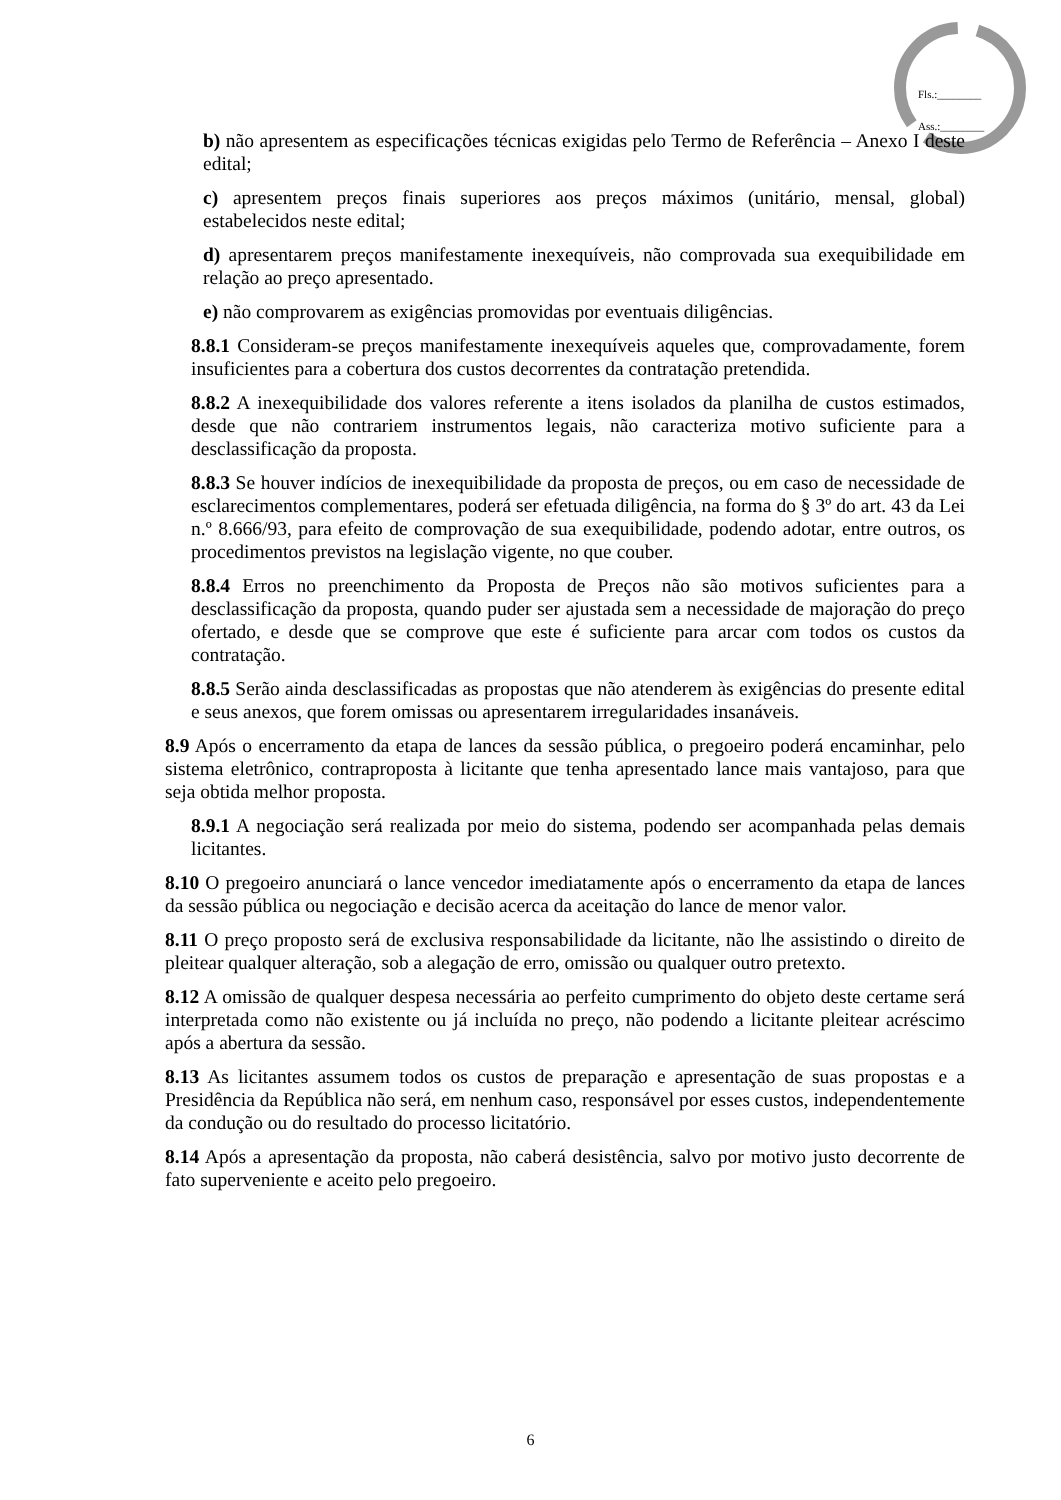Fls.:________
Ass.:________
b) não apresentem as especificações técnicas exigidas pelo Termo de Referência – Anexo I deste edital;
c) apresentem preços finais superiores aos preços máximos (unitário, mensal, global) estabelecidos neste edital;
d) apresentarem preços manifestamente inexequíveis, não comprovada sua exequibilidade em relação ao preço apresentado.
e) não comprovarem as exigências promovidas por eventuais diligências.
8.8.1 Consideram-se preços manifestamente inexequíveis aqueles que, comprovadamente, forem insuficientes para a cobertura dos custos decorrentes da contratação pretendida.
8.8.2 A inexequibilidade dos valores referente a itens isolados da planilha de custos estimados, desde que não contrariem instrumentos legais, não caracteriza motivo suficiente para a desclassificação da proposta.
8.8.3 Se houver indícios de inexequibilidade da proposta de preços, ou em caso de necessidade de esclarecimentos complementares, poderá ser efetuada diligência, na forma do § 3º do art. 43 da Lei n.º 8.666/93, para efeito de comprovação de sua exequibilidade, podendo adotar, entre outros, os procedimentos previstos na legislação vigente, no que couber.
8.8.4 Erros no preenchimento da Proposta de Preços não são motivos suficientes para a desclassificação da proposta, quando puder ser ajustada sem a necessidade de majoração do preço ofertado, e desde que se comprove que este é suficiente para arcar com todos os custos da contratação.
8.8.5 Serão ainda desclassificadas as propostas que não atenderem às exigências do presente edital e seus anexos, que forem omissas ou apresentarem irregularidades insanáveis.
8.9 Após o encerramento da etapa de lances da sessão pública, o pregoeiro poderá encaminhar, pelo sistema eletrônico, contraproposta à licitante que tenha apresentado lance mais vantajoso, para que seja obtida melhor proposta.
8.9.1 A negociação será realizada por meio do sistema, podendo ser acompanhada pelas demais licitantes.
8.10 O pregoeiro anunciará o lance vencedor imediatamente após o encerramento da etapa de lances da sessão pública ou negociação e decisão acerca da aceitação do lance de menor valor.
8.11 O preço proposto será de exclusiva responsabilidade da licitante, não lhe assistindo o direito de pleitear qualquer alteração, sob a alegação de erro, omissão ou qualquer outro pretexto.
8.12 A omissão de qualquer despesa necessária ao perfeito cumprimento do objeto deste certame será interpretada como não existente ou já incluída no preço, não podendo a licitante pleitear acréscimo após a abertura da sessão.
8.13 As licitantes assumem todos os custos de preparação e apresentação de suas propostas e a Presidência da República não será, em nenhum caso, responsável por esses custos, independentemente da condução ou do resultado do processo licitatório.
8.14 Após a apresentação da proposta, não caberá desistência, salvo por motivo justo decorrente de fato superveniente e aceito pelo pregoeiro.
6